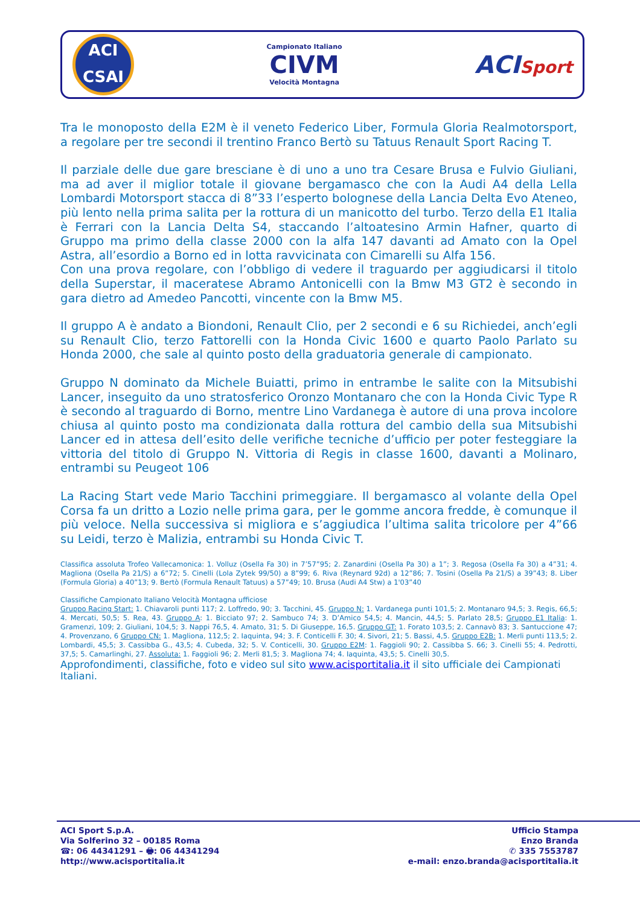ACI
CSAI
Campionato Italiano
CIVM
Velocità Montagna
ACISport
Tra le monoposto della E2M è il veneto Federico Liber, Formula Gloria Realmotorsport, a regolare per tre secondi il trentino Franco Bertò su Tatuus Renault Sport Racing T.
Il parziale delle due gare bresciane è di uno a uno tra Cesare Brusa e Fulvio Giuliani, ma ad aver il miglior totale il giovane bergamasco che con la Audi A4 della Lella Lombardi Motorsport stacca di 8”33 l’esperto bolognese della Lancia Delta Evo Ateneo, più lento nella prima salita per la rottura di un manicotto del turbo. Terzo della E1 Italia è Ferrari con la Lancia Delta S4, staccando l’altoatesino Armin Hafner, quarto di Gruppo ma primo della classe 2000 con la alfa 147 davanti ad Amato con la Opel Astra, all’esordio a Borno ed in lotta ravvicinata con Cimarelli su Alfa 156.
Con una prova regolare, con l’obbligo di vedere il traguardo per aggiudicarsi il titolo della Superstar, il maceratese Abramo Antonicelli con la Bmw M3 GT2 è secondo in gara dietro ad Amedeo Pancotti, vincente con la Bmw M5.
Il gruppo A è andato a Biondoni, Renault Clio, per 2 secondi e 6 su Richiedei, anch’egli su Renault Clio, terzo Fattorelli con la Honda Civic 1600 e quarto Paolo Parlato su Honda 2000, che sale al quinto posto della graduatoria generale di campionato.
Gruppo N dominato da Michele Buiatti, primo in entrambe le salite con la Mitsubishi Lancer, inseguito da uno stratosferico Oronzo Montanaro che con la Honda Civic Type R è secondo al traguardo di Borno, mentre Lino Vardanega è autore di una prova incolore chiusa al quinto posto ma condizionata dalla rottura del cambio della sua Mitsubishi Lancer ed in attesa dell’esito delle verifiche tecniche d’ufficio per poter festeggiare la vittoria del titolo di Gruppo N. Vittoria di Regis in classe 1600, davanti a Molinaro, entrambi su Peugeot 106
La Racing Start vede Mario Tacchini primeggiare. Il bergamasco al volante della Opel Corsa fa un dritto a Lozio nelle prima gara, per le gomme ancora fredde, è comunque il più veloce. Nella successiva si migliora e s’aggiudica l’ultima salita tricolore per 4”66 su Leidi, terzo è Malizia, entrambi su Honda Civic T.
Classifica assoluta Trofeo Vallecamonica: 1. Volluz (Osella Fa 30) in 7’57”95; 2. Zanardini (Osella Pa 30) a 1”; 3. Regosa (Osella Fa 30) a 4”31; 4. Magliona (Osella Pa 21/S) a 6”72; 5. Cinelli (Lola Zytek 99/50) a 8”99; 6. Riva (Reynard 92d) a 12”86; 7. Tosini (Osella Pa 21/S) a 39”43; 8. Liber (Formula Gloria) a 40”13; 9. Bertò (Formula Renault Tatuus) a 57”49; 10. Brusa (Audi A4 Stw) a 1'03”40
Classifiche Campionato Italiano Velocità Montagna ufficiose
Gruppo Racing Start: 1. Chiavaroli punti 117; 2. Loffredo, 90; 3. Tacchini, 45. Gruppo N: 1. Vardanega punti 101,5; 2. Montanaro 94,5; 3. Regis, 66,5; 4. Mercati, 50,5; 5. Rea, 43. Gruppo A: 1. Bicciato 97; 2. Sambuco 74; 3. D’Amico 54,5; 4. Mancin, 44,5; 5. Parlato 28,5; Gruppo E1 Italia: 1. Gramenzi, 109; 2. Giuliani, 104,5; 3. Nappi 76,5, 4. Amato, 31; 5. Di Giuseppe, 16,5. Gruppo GT: 1. Forato 103,5; 2. Cannavò 83; 3. Santuccione 47; 4. Provenzano, 6 Gruppo CN: 1. Magliona, 112,5; 2. Iaquinta, 94; 3. F. Conticelli F. 30; 4. Sivori, 21; 5. Bassi, 4,5. Gruppo E2B: 1. Merli punti 113,5; 2. Lombardi, 45,5; 3. Cassibba G., 43,5; 4. Cubeda, 32; 5. V. Conticelli, 30. Gruppo E2M: 1. Faggioli 90; 2. Cassibba S. 66; 3. Cinelli 55; 4. Pedrotti, 37,5; 5. Camarlinghi, 27. Assoluta: 1. Faggioli 96; 2. Merli 81,5; 3. Magliona 74; 4. Iaquinta, 43,5; 5. Cinelli 30,5.
Approfondimenti, classifiche, foto e video sul sito www.acisportitalia.it il sito ufficiale dei Campionati Italiani.
ACI Sport S.p.A.
Via Solferino 32 – 00185 Roma
☎: 06 44341291 – 🖶: 06 44341294
http://www.acisportitalia.it
Ufficio Stampa
Enzo Branda
✆ 335 7553787
e-mail: enzo.branda@acisportitalia.it